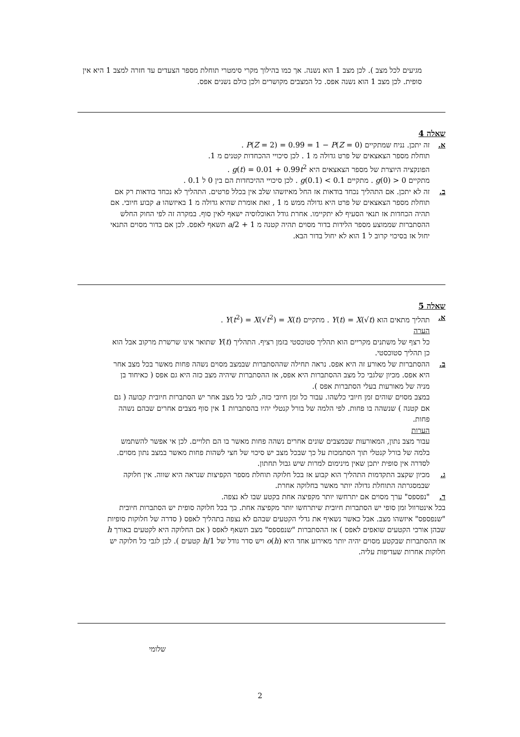מגיעים לכל מצב ). לכן מצב 1 הוא נשנה. אך כמו בהילוך מקרי סימטרי תוחלת מספר הצעדים עד חזרה למצב 1 היא אין סופית. לכן מצב 1 הוא נשנה אפס. כל המצבים מקושרים ולכן כולם נשנים אפס.
שאלה 4
א. זה יתכן. נניח שמתקיים P(Z = 2) = 0.99 = 1 − P(Z = 0) .
תוחלת מספר הצאצאים של פרט גדולה מ 1 . לכן סיכויי ההכחדות קטנים מ 1.
הפונקציה היוצרת של מספר הצאצאים היא g(t) = 0.01 + 0.99t<sup>2</sup> .
מתקיים g(0) > 0 . מתקיים g(0.1) < 0.1 . לכן סיכויי ההיכחדות הם בין 0 ל 0.1 .
ב. זה לא יתכן. אם התהליך נכחד בודאות אז החל מאיזשהו שלב אין בכלל פרטים. התהליך לא נכחד בודאות רק אם תוחלת מספר הצאצאים של פרט היא גדולה ממש מ 1 , זאת אומרת שהיא גדולה מ 1 באיזשהו a קבוע חיובי. אם תהיה הכחדות אז תנאי הסעיף לא יתקיימו. אחרת גודל האוכלוסיה ישאף לאין סוף. במקרה זה לפי החוק החלש ההסתברות שממוצע מספר הלידות בדור מסוים תהיה קטנה מ a/2 + 1 תשאף לאפס. לכן אם בדור מסוים התנאי יחול אז בסיכוי קרוב ל 1 הוא לא יחול בדור הבא.
שאלה 5
א. תהליך מתאים הוא Y(t) = X(√t) . מתקיים Y(t<sup>2</sup>) = X(√t<sup>2</sup>) = X(t) .
הערה
כל רצף של משתנים מקריים הוא תהליך סטוכסטי בזמן רציף. התהליך Y(t) שתואר אינו שרשרת מרקוב אבל הוא כן תהליך סטוכסטי.
ב. ההסתברות של מאורע זה היא אפס. נראה תחילה שההסתברות שבמצב מסוים נשהה פחות מאשר בכל מצב אחר היא אפס. מכיון שלגבי כל מצב ההסתברות היא אפס, אז ההסתברות שיהיה מצב כזה היא גם אפס ( כאיחוד בן מניה של מאורעות בעלי הסתברות אפס ).
במצב מסוים שוהים זמן חיובי כלשהו. עבור כל זמן חיובי כזה, לגבי כל מצב אחר יש הסתברות חיובית קבועה ( גם אם קטנה ) שנשהה בו פחות. לפי הלמה של בורל קנטלי יהיו בהסתברות 1 אין סוף מצבים אחרים שבהם נשהה פחות.
הערות
עבור מצב נתון, המאורעות שבמצבים שונים אחרים נשהה פחות מאשר בו הם תלויים. לכן אי אפשר להשתמש בלמה של בורל קנטלי תוך הסתמכות על כך שבכל מצב יש סיכוי של חצי לשהות פחות מאשר במצב נתון מסוים.
לסדרה אין סופית יתכן שאין מינימום למרות שיש גבול תחתון.
ג. מכיון שקצב התקדמות התהליך הוא קבוע אז בכל חלוקה תוחלת מספר הקפיצות שנראה היא שווה. אין חלוקה שבמסגרתה התוחלת גדולה יותר מאשר בחלוקה אחרת.
ד. "נפספס" ערך מסוים אם יתרחשו יותר מקפיצה אחת בקטע שבו לא נצפה.
בכל אינטרוול זמן סופי יש הסתברות חיובית שיתרחשו יותר מקפיצה אחת. כך בכל חלוקה סופית יש הסתברות חיובית "שנפספס" איזשהו מצב. אבל כאשר נשאיף את גדלי הקטעים שבהם לא נצפה בתהליך לאפס ( סדרה של חלוקות סופיות שבהן אורכי הקטעים שואפים לאפס ) אז ההסתברות "שנפספס" מצב תשאף לאפס ( אם החלוקה היא לקטעים באורך h אז ההסתברות שבקטע מסוים יהיה יותר מאירוע אחד היא o(h) ויש סדר גודל של 1/h קטעים ). לכן לגבי כל חלוקה יש חלוקות אחרות שעדיפות עליה.
שלומי
2